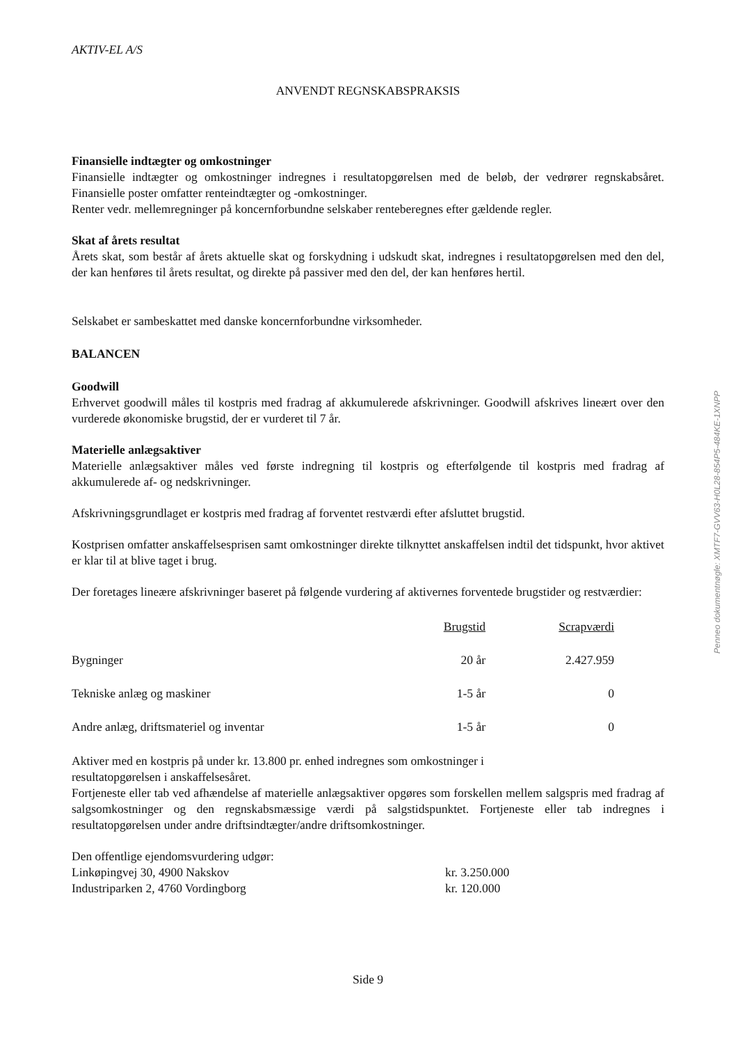AKTIV-EL A/S
ANVENDT REGNSKABSPRAKSIS
Finansielle indtægter og omkostninger
Finansielle indtægter og omkostninger indregnes i resultatopgørelsen med de beløb, der vedrører regnskabsåret. Finansielle poster omfatter renteindtægter og -omkostninger.
Renter vedr. mellemregninger på koncernforbundne selskaber renteberegnes efter gældende regler.
Skat af årets resultat
Årets skat, som består af årets aktuelle skat og forskydning i udskudt skat, indregnes i resultatopgørelsen med den del, der kan henføres til årets resultat, og direkte på passiver med den del, der kan henføres hertil.
Selskabet er sambeskattet med danske koncernforbundne virksomheder.
BALANCEN
Goodwill
Erhvervet goodwill måles til kostpris med fradrag af akkumulerede afskrivninger. Goodwill afskrives lineært over den vurderede økonomiske brugstid, der er vurderet til 7 år.
Materielle anlægsaktiver
Materielle anlægsaktiver måles ved første indregning til kostpris og efterfølgende til kostpris med fradrag af akkumulerede af- og nedskrivninger.
Afskrivningsgrundlaget er kostpris med fradrag af forventet restværdi efter afsluttet brugstid.
Kostprisen omfatter anskaffelsesprisen samt omkostninger direkte tilknyttet anskaffelsen indtil det tidspunkt, hvor aktivet er klar til at blive taget i brug.
Der foretages lineære afskrivninger baseret på følgende vurdering af aktivernes forventede brugstider og restværdier:
| | Brugstid | Scrapværdi |
| --- | --- | --- |
| Bygninger | 20 år | 2.427.959 |
| Tekniske anlæg og maskiner | 1-5 år | 0 |
| Andre anlæg, driftsmateriel og inventar | 1-5 år | 0 |
Aktiver med en kostpris på under kr. 13.800 pr. enhed indregnes som omkostninger i
resultatopgørelsen i anskaffelsesåret.
Fortjeneste eller tab ved afhændelse af materielle anlægsaktiver opgøres som forskellen mellem salgspris med fradrag af salgsomkostninger og den regnskabsmæssige værdi på salgstidspunktet. Fortjeneste eller tab indregnes i resultatopgørelsen under andre driftsindtægter/andre driftsomkostninger.
Den offentlige ejendomsvurdering udgør:
| Linkøpingvej 30, 4900 Nakskov | kr. 3.250.000 |
| Industriparken 2, 4760 Vordingborg | kr. 120.000 |
Side 9
Penneo dokumentnøgle: XMTF7-GVV63-H0L28-854P5-484KE-1XNPP